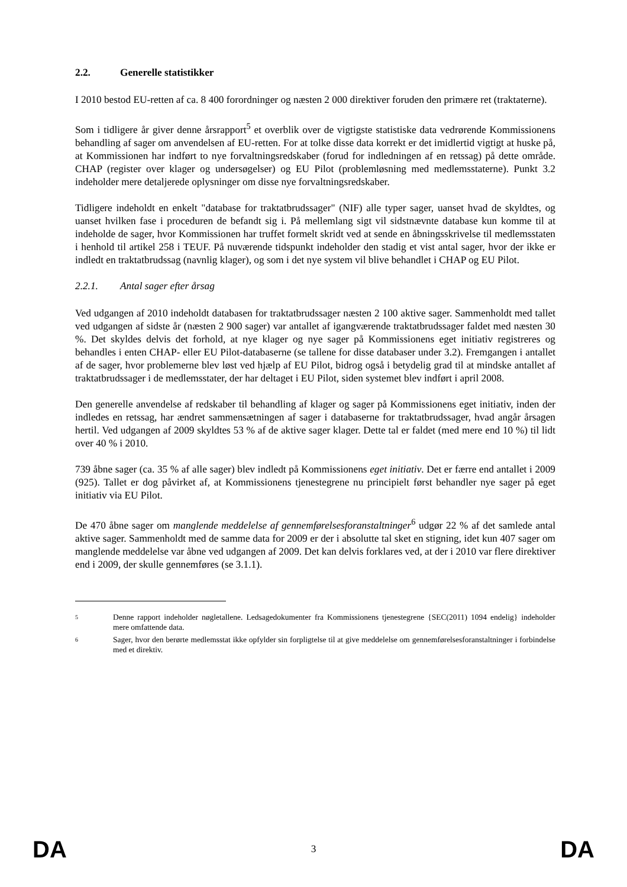2.2. Generelle statistikker
I 2010 bestod EU-retten af ca. 8 400 forordninger og næsten 2 000 direktiver foruden den primære ret (traktaterne).
Som i tidligere år giver denne årsrapport<sup>5</sup> et overblik over de vigtigste statistiske data vedrørende Kommissionens behandling af sager om anvendelsen af EU-retten. For at tolke disse data korrekt er det imidlertid vigtigt at huske på, at Kommissionen har indført to nye forvaltningsredskaber (forud for indledningen af en retssag) på dette område. CHAP (register over klager og undersøgelser) og EU Pilot (problemløsning med medlemsstaterne). Punkt 3.2 indeholder mere detaljerede oplysninger om disse nye forvaltningsredskaber.
Tidligere indeholdt en enkelt "database for traktatbrudssager" (NIF) alle typer sager, uanset hvad de skyldtes, og uanset hvilken fase i proceduren de befandt sig i. På mellemlang sigt vil sidstnævnte database kun komme til at indeholde de sager, hvor Kommissionen har truffet formelt skridt ved at sende en åbningsskrivelse til medlemsstaten i henhold til artikel 258 i TEUF. På nuværende tidspunkt indeholder den stadig et vist antal sager, hvor der ikke er indledt en traktatbrudssag (navnlig klager), og som i det nye system vil blive behandlet i CHAP og EU Pilot.
2.2.1. Antal sager efter årsag
Ved udgangen af 2010 indeholdt databasen for traktatbrudssager næsten 2 100 aktive sager. Sammenholdt med tallet ved udgangen af sidste år (næsten 2 900 sager) var antallet af igangværende traktatbrudssager faldet med næsten 30 %. Det skyldes delvis det forhold, at nye klager og nye sager på Kommissionens eget initiativ registreres og behandles i enten CHAP- eller EU Pilot-databaserne (se tallene for disse databaser under 3.2). Fremgangen i antallet af de sager, hvor problemerne blev løst ved hjælp af EU Pilot, bidrog også i betydelig grad til at mindske antallet af traktatbrudssager i de medlemsstater, der har deltaget i EU Pilot, siden systemet blev indført i april 2008.
Den generelle anvendelse af redskaber til behandling af klager og sager på Kommissionens eget initiativ, inden der indledes en retssag, har ændret sammensætningen af sager i databaserne for traktatbrudssager, hvad angår årsagen hertil. Ved udgangen af 2009 skyldtes 53 % af de aktive sager klager. Dette tal er faldet (med mere end 10 %) til lidt over 40 % i 2010.
739 åbne sager (ca. 35 % af alle sager) blev indledt på Kommissionens eget initiativ. Det er færre end antallet i 2009 (925). Tallet er dog påvirket af, at Kommissionens tjenestegrene nu principielt først behandler nye sager på eget initiativ via EU Pilot.
De 470 åbne sager om manglende meddelelse af gennemførelsesforanstaltninger<sup>6</sup> udgør 22 % af det samlede antal aktive sager. Sammenholdt med de samme data for 2009 er der i absolutte tal sket en stigning, idet kun 407 sager om manglende meddelelse var åbne ved udgangen af 2009. Det kan delvis forklares ved, at der i 2010 var flere direktiver end i 2009, der skulle gennemføres (se 3.1.1).
5 Denne rapport indeholder nøgletallene. Ledsagedokumenter fra Kommissionens tjenestegrene {SEC(2011) 1094 endelig} indeholder mere omfattende data.
6 Sager, hvor den berørte medlemsstat ikke opfylder sin forpligtelse til at give meddelelse om gennemførelsesforanstaltninger i forbindelse med et direktiv.
DA 3 DA